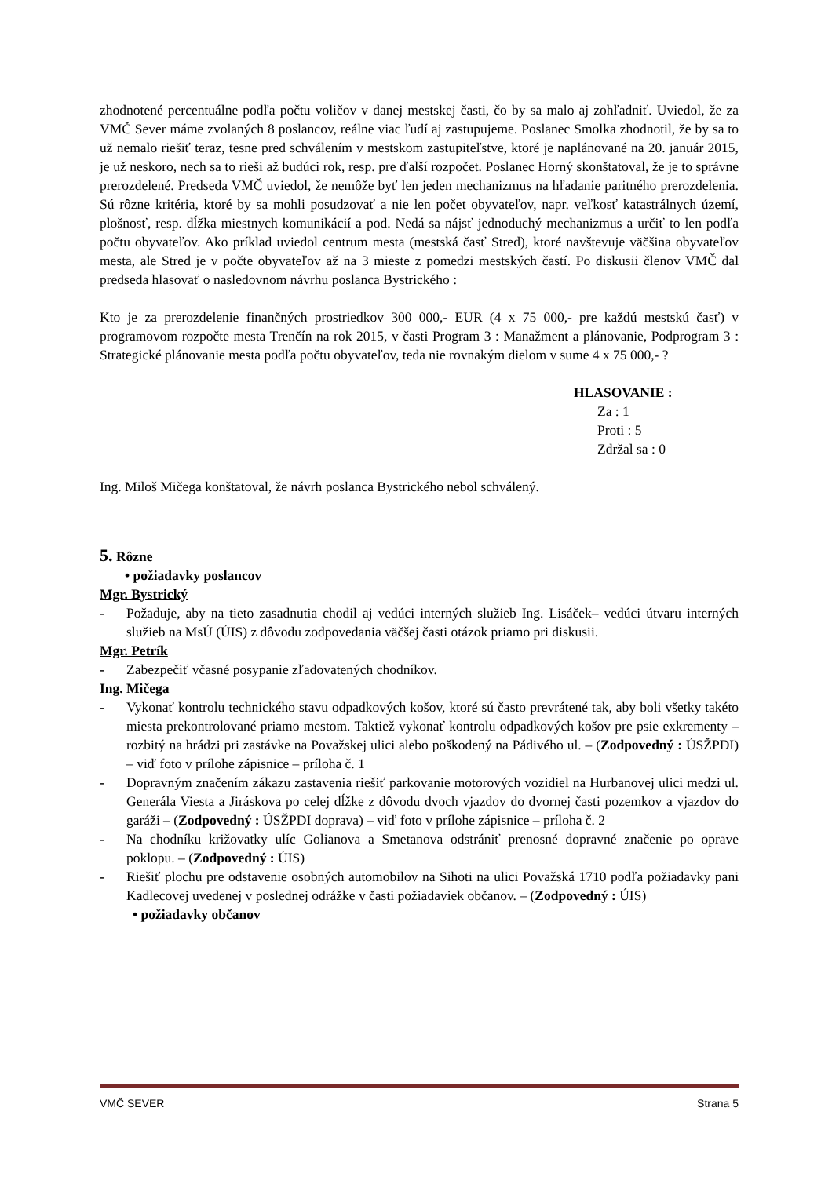zhodnotené percentuálne podľa počtu voličov v danej mestskej časti, čo by sa malo aj zohľadniť. Uviedol, že za VMČ Sever máme zvolaných 8 poslancov, reálne viac ľudí aj zastupujeme. Poslanec Smolka zhodnotil, že by sa to už nemalo riešiť teraz, tesne pred schválením v mestskom zastupiteľstve, ktoré je naplánované na 20. január 2015, je už neskoro, nech sa to rieši až budúci rok, resp. pre ďalší rozpočet. Poslanec Horný skonštatoval, že je to správne prerozdelené. Predseda VMČ uviedol, že nemôže byť len jeden mechanizmus na hľadanie paritného prerozdelenia. Sú rôzne kritéria, ktoré by sa mohli posudzovať a nie len počet obyvateľov, napr. veľkosť katastrálnych území, plošnosť, resp. dĺžka miestnych komunikácií a pod. Nedá sa nájsť jednoduchý mechanizmus a určiť to len podľa počtu obyvateľov. Ako príklad uviedol centrum mesta (mestská časť Stred), ktoré navštevuje väčšina obyvateľov mesta, ale Stred je v počte obyvateľov až na 3 mieste z pomedzi mestských častí. Po diskusii členov VMČ dal predseda hlasovať o nasledovnom návrhu poslanca Bystrického :
Kto je za prerozdelenie finančných prostriedkov 300 000,- EUR (4 x 75 000,- pre každú mestskú časť) v programovom rozpočte mesta Trenčín na rok 2015, v časti Program 3 : Manažment a plánovanie, Podprogram 3 : Strategické plánovanie mesta podľa počtu obyvateľov, teda nie rovnakým dielom v sume 4 x 75 000,- ?
HLASOVANIE :
Za : 1
Proti : 5
Zdržal sa : 0
Ing. Miloš Mičega konštatoval, že návrh poslanca Bystrického nebol schválený.
5. Rôzne
• požiadavky poslancov
Mgr. Bystrický
- Požaduje, aby na tieto zasadnutia chodil aj vedúci interných služieb Ing. Lisáček– vedúci útvaru interných služieb na MsÚ (ÚIS) z dôvodu zodpovedania väčšej časti otázok priamo pri diskusii.
Mgr. Petrík
- Zabezpečiť včasné posypanie zľadovatených chodníkov.
Ing. Mičega
- Vykonať kontrolu technického stavu odpadkových košov, ktoré sú často prevrátené tak, aby boli všetky takéto miesta prekontrolované priamo mestom. Taktiež vykonať kontrolu odpadkových košov pre psie exkrementy – rozbitý na hrádzi pri zastávke na Považskej ulici alebo poškodený na Pádivého ul. – (Zodpovedný : ÚSŽPDI) – viď foto v prílohe zápisnice – príloha č. 1
- Dopravným značením zákazu zastavenia riešiť parkovanie motorových vozidiel na Hurbanovej ulici medzi ul. Generála Viesta a Jiráskova po celej dĺžke z dôvodu dvoch vjazdov do dvornej časti pozemkov a vjazdov do garáži – (Zodpovedný : ÚSŽPDI doprava) – viď foto v prílohe zápisnice – príloha č. 2
- Na chodníku križovatky ulíc Golianova a Smetanova odstrániť prenosné dopravné značenie po oprave poklopu. – (Zodpovedný : ÚIS)
- Riešiť plochu pre odstavenie osobných automobilov na Sihoti na ulici Považská 1710 podľa požiadavky pani Kadlecovej uvedenej v poslednej odrážke v časti požiadaviek občanov. – (Zodpovedný : ÚIS)
• požiadavky občanov
VMČ SEVER Strana 5